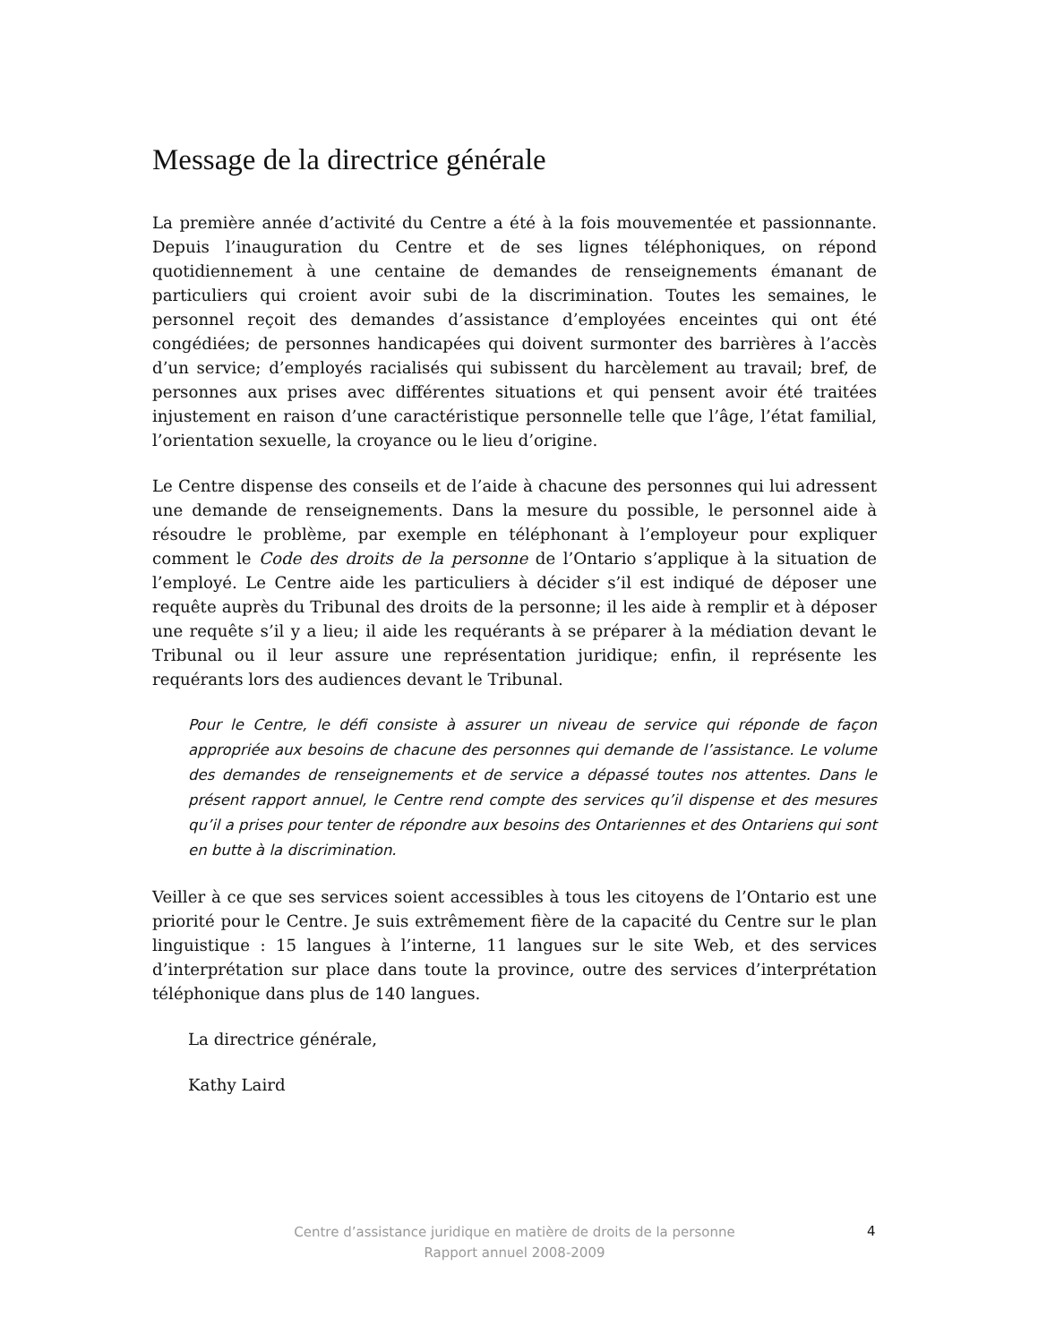Message de la directrice générale
La première année d’activité du Centre a été à la fois mouvementée et passionnante. Depuis l’inauguration du Centre et de ses lignes téléphoniques, on répond quotidiennement à une centaine de demandes de renseignements émanant de particuliers qui croient avoir subi de la discrimination. Toutes les semaines, le personnel reçoit des demandes d’assistance d’employées enceintes qui ont été congédiées; de personnes handicapées qui doivent surmonter des barrières à l’accès d’un service; d’employés racialisés qui subissent du harcèlement au travail; bref, de personnes aux prises avec différentes situations et qui pensent avoir été traitées injustement en raison d’une caractéristique personnelle telle que l’âge, l’état familial, l’orientation sexuelle, la croyance ou le lieu d’origine.
Le Centre dispense des conseils et de l’aide à chacune des personnes qui lui adressent une demande de renseignements. Dans la mesure du possible, le personnel aide à résoudre le problème, par exemple en téléphonant à l’employeur pour expliquer comment le Code des droits de la personne de l’Ontario s’applique à la situation de l’employé. Le Centre aide les particuliers à décider s’il est indiqué de déposer une requête auprès du Tribunal des droits de la personne; il les aide à remplir et à déposer une requête s’il y a lieu; il aide les requérants à se préparer à la médiation devant le Tribunal ou il leur assure une représentation juridique; enfin, il représente les requérants lors des audiences devant le Tribunal.
Pour le Centre, le défi consiste à assurer un niveau de service qui réponde de façon appropriée aux besoins de chacune des personnes qui demande de l’assistance. Le volume des demandes de renseignements et de service a dépassé toutes nos attentes. Dans le présent rapport annuel, le Centre rend compte des services qu’il dispense et des mesures qu’il a prises pour tenter de répondre aux besoins des Ontariennes et des Ontariens qui sont en butte à la discrimination.
Veiller à ce que ses services soient accessibles à tous les citoyens de l’Ontario est une priorité pour le Centre. Je suis extrêmement fière de la capacité du Centre sur le plan linguistique : 15 langues à l’interne, 11 langues sur le site Web, et des services d’interprétation sur place dans toute la province, outre des services d’interprétation téléphonique dans plus de 140 langues.
La directrice générale,
Kathy Laird
Centre d’assistance juridique en matière de droits de la personne
Rapport annuel 2008-2009
4